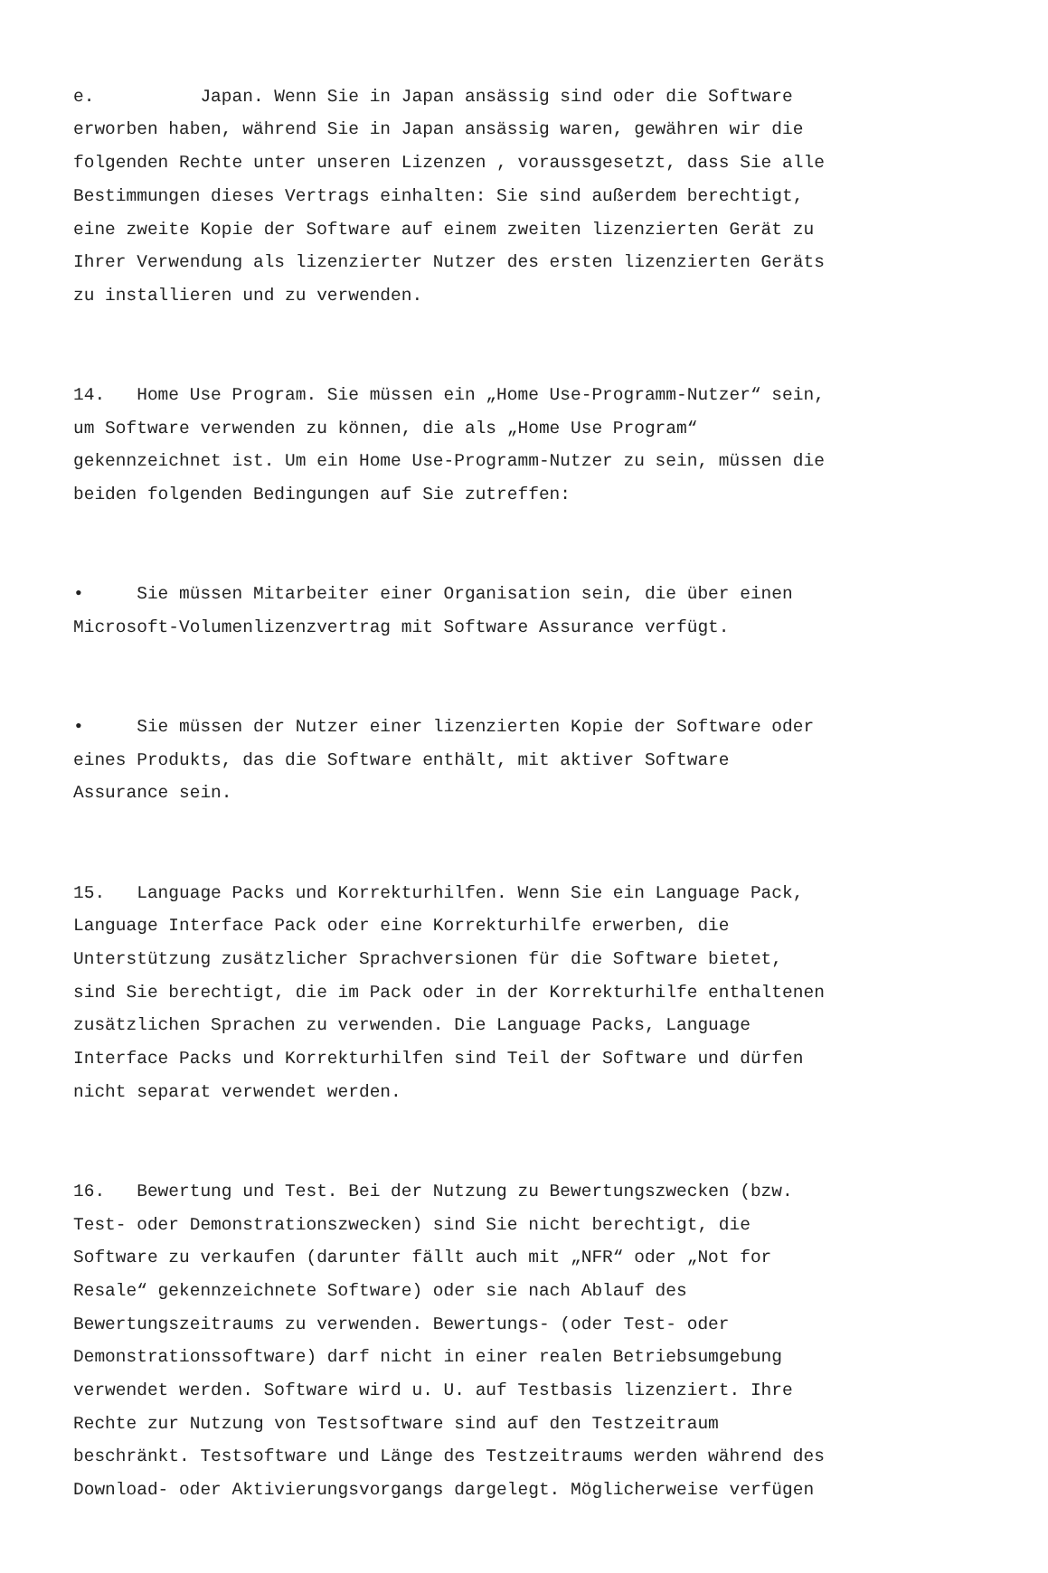e. Japan. Wenn Sie in Japan ansässig sind oder die Software erworben haben, während Sie in Japan ansässig waren, gewähren wir die folgenden Rechte unter unseren Lizenzen , voraussgesetzt, dass Sie alle Bestimmungen dieses Vertrags einhalten: Sie sind außerdem berechtigt, eine zweite Kopie der Software auf einem zweiten lizenzierten Gerät zu Ihrer Verwendung als lizenzierter Nutzer des ersten lizenzierten Geräts zu installieren und zu verwenden.
14. Home Use Program. Sie müssen ein „Home Use-Programm-Nutzer“ sein, um Software verwenden zu können, die als „Home Use Program“ gekennzeichnet ist. Um ein Home Use-Programm-Nutzer zu sein, müssen die beiden folgenden Bedingungen auf Sie zutreffen:
• Sie müssen Mitarbeiter einer Organisation sein, die über einen Microsoft-Volumenlizenzvertrag mit Software Assurance verfügt.
• Sie müssen der Nutzer einer lizenzierten Kopie der Software oder eines Produkts, das die Software enthält, mit aktiver Software Assurance sein.
15. Language Packs und Korrekturhilfen. Wenn Sie ein Language Pack, Language Interface Pack oder eine Korrekturhilfe erwerben, die Unterstützung zusätzlicher Sprachversionen für die Software bietet, sind Sie berechtigt, die im Pack oder in der Korrekturhilfe enthaltenen zusätzlichen Sprachen zu verwenden. Die Language Packs, Language Interface Packs und Korrekturhilfen sind Teil der Software und dürfen nicht separat verwendet werden.
16. Bewertung und Test. Bei der Nutzung zu Bewertungszwecken (bzw. Test- oder Demonstrationszwecken) sind Sie nicht berechtigt, die Software zu verkaufen (darunter fällt auch mit „NFR“ oder „Not for Resale“ gekennzeichnete Software) oder sie nach Ablauf des Bewertungszeitraums zu verwenden. Bewertungs- (oder Test- oder Demonstrationssoftware) darf nicht in einer realen Betriebsumgebung verwendet werden. Software wird u. U. auf Testbasis lizenziert. Ihre Rechte zur Nutzung von Testsoftware sind auf den Testzeitraum beschränkt. Testsoftware und Länge des Testzeitraums werden während des Download- oder Aktivierungsvorgangs dargelegt. Möglicherweise verfügen